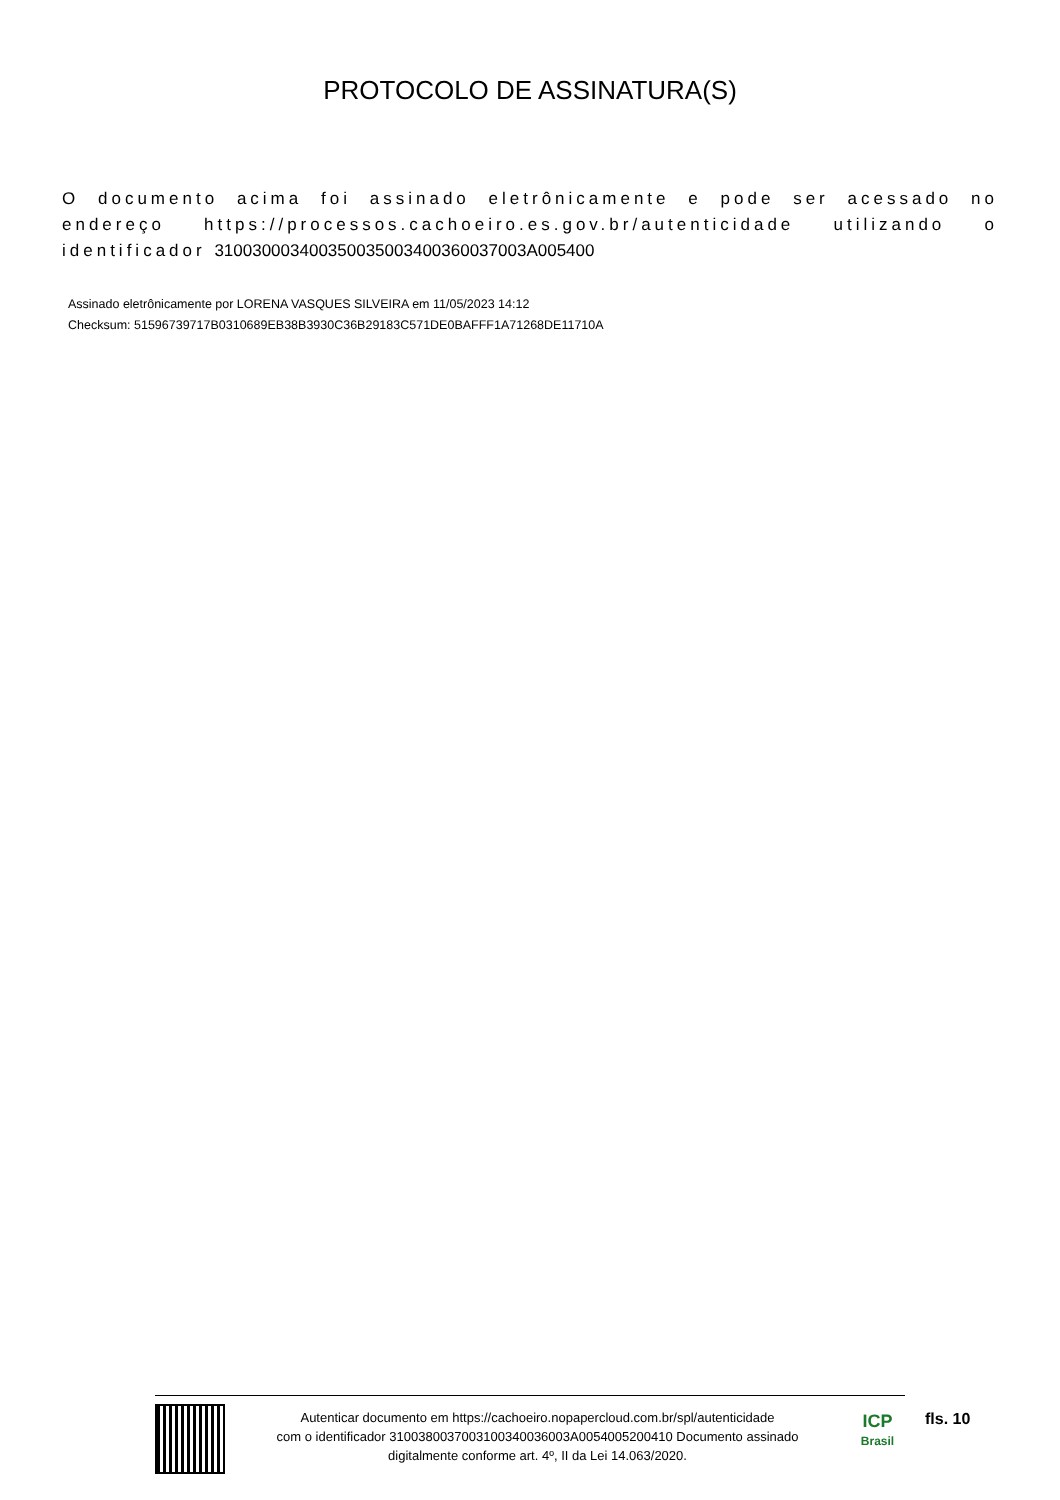PROTOCOLO DE ASSINATURA(S)
O documento acima foi assinado eletrônicamente e pode ser acessado no endereço https://processos.cachoeiro.es.gov.br/autenticidade utilizando o identificador 310030003400350035003400360037003A005400
Assinado eletrônicamente por LORENA VASQUES SILVEIRA em 11/05/2023 14:12
Checksum: 51596739717B0310689EB38B3930C36B29183C571DE0BAFFF1A71268DE11710A
Autenticar documento em https://cachoeiro.nopapercloud.com.br/spl/autenticidade
com o identificador 3100380037003100340036003A0054005200410 Documento assinado
digitalmente conforme art. 4º, II da Lei 14.063/2020.
ICP
Brasil
fls. 10